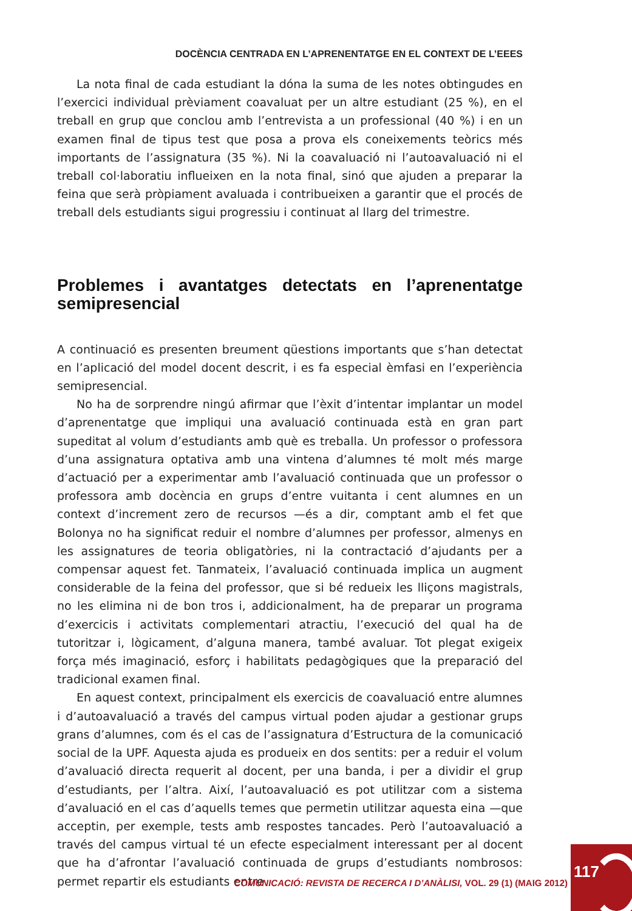DOCÈNCIA CENTRADA EN L’APRENENTATGE EN EL CONTEXT DE L’EEES
La nota final de cada estudiant la dóna la suma de les notes obtingudes en l’exercici individual prèviament coavaluat per un altre estudiant (25 %), en el treball en grup que conclou amb l’entrevista a un professional (40 %) i en un examen final de tipus test que posa a prova els coneixements teòrics més importants de l’assignatura (35 %). Ni la coavaluació ni l’autoavaluació ni el treball col·laboratiu influeixen en la nota final, sinó que ajuden a preparar la feina que serà pròpiament avaluada i contribueixen a garantir que el procés de treball dels estudiants sigui progressiu i continuat al llarg del trimestre.
Problemes i avantatges detectats en l’aprenentatge semipresencial
A continuació es presenten breument qüestions importants que s’han detectat en l’aplicació del model docent descrit, i es fa especial èmfasi en l’experiència semipresencial.
No ha de sorprendre ningú afirmar que l’èxit d’intentar implantar un model d’aprenentatge que impliqui una avaluació continuada està en gran part supeditat al volum d’estudiants amb què es treballa. Un professor o professora d’una assignatura optativa amb una vintena d’alumnes té molt més marge d’actuació per a experimentar amb l’avaluació continuada que un professor o professora amb docència en grups d’entre vuitanta i cent alumnes en un context d’increment zero de recursos —és a dir, comptant amb el fet que Bolonya no ha significat reduir el nombre d’alumnes per professor, almenys en les assignatures de teoria obligatòries, ni la contractació d’ajudants per a compensar aquest fet. Tanmateix, l’avaluació continuada implica un augment considerable de la feina del professor, que si bé redueix les lliçons magistrals, no les elimina ni de bon tros i, addicionalment, ha de preparar un programa d’exercicis i activitats complementari atractiu, l’execució del qual ha de tutoritzar i, lògicament, d’alguna manera, també avaluar. Tot plegat exigeix força més imaginació, esforç i habilitats pedagògiques que la preparació del tradicional examen final.
En aquest context, principalment els exercicis de coavaluació entre alumnes i d’autoavaluació a través del campus virtual poden ajudar a gestionar grups grans d’alumnes, com és el cas de l’assignatura d’Estructura de la comunicació social de la UPF. Aquesta ajuda es produeix en dos sentits: per a reduir el volum d’avaluació directa requerit al docent, per una banda, i per a dividir el grup d’estudiants, per l’altra. Així, l’autoavaluació es pot utilitzar com a sistema d’avaluació en el cas d’aquells temes que permetin utilitzar aquesta eina —que acceptin, per exemple, tests amb respostes tancades. Però l’autoavaluació a través del campus virtual té un efecte especialment interessant per al docent que ha d’afrontar l’avaluació continuada de grups d’estudiants nombrosos: permet repartir els estudiants entre
COMUNICACIÓ: REVISTA DE RECERCA I D’ANÀLISI, VOL. 29 (1) (MAIG 2012)
117